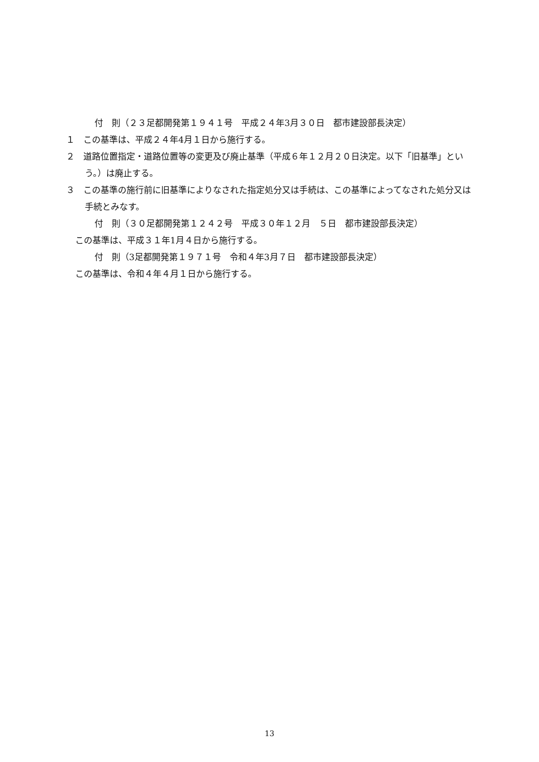付　則（２３足都開発第１９４１号　平成２４年3月３０日　都市建設部長決定）
１　この基準は、平成２４年4月１日から施行する。
２　道路位置指定・道路位置等の変更及び廃止基準（平成６年１２月２０日決定。以下「旧基準」という。）は廃止する。
３　この基準の施行前に旧基準によりなされた指定処分又は手続は、この基準によってなされた処分又は手続とみなす。
付　則（３０足都開発第１２４２号　平成３０年１２月　５日　都市建設部長決定）
この基準は、平成３１年1月４日から施行する。
付　則（3足都開発第１９７１号　令和４年3月７日　都市建設部長決定）
この基準は、令和４年４月１日から施行する。
13